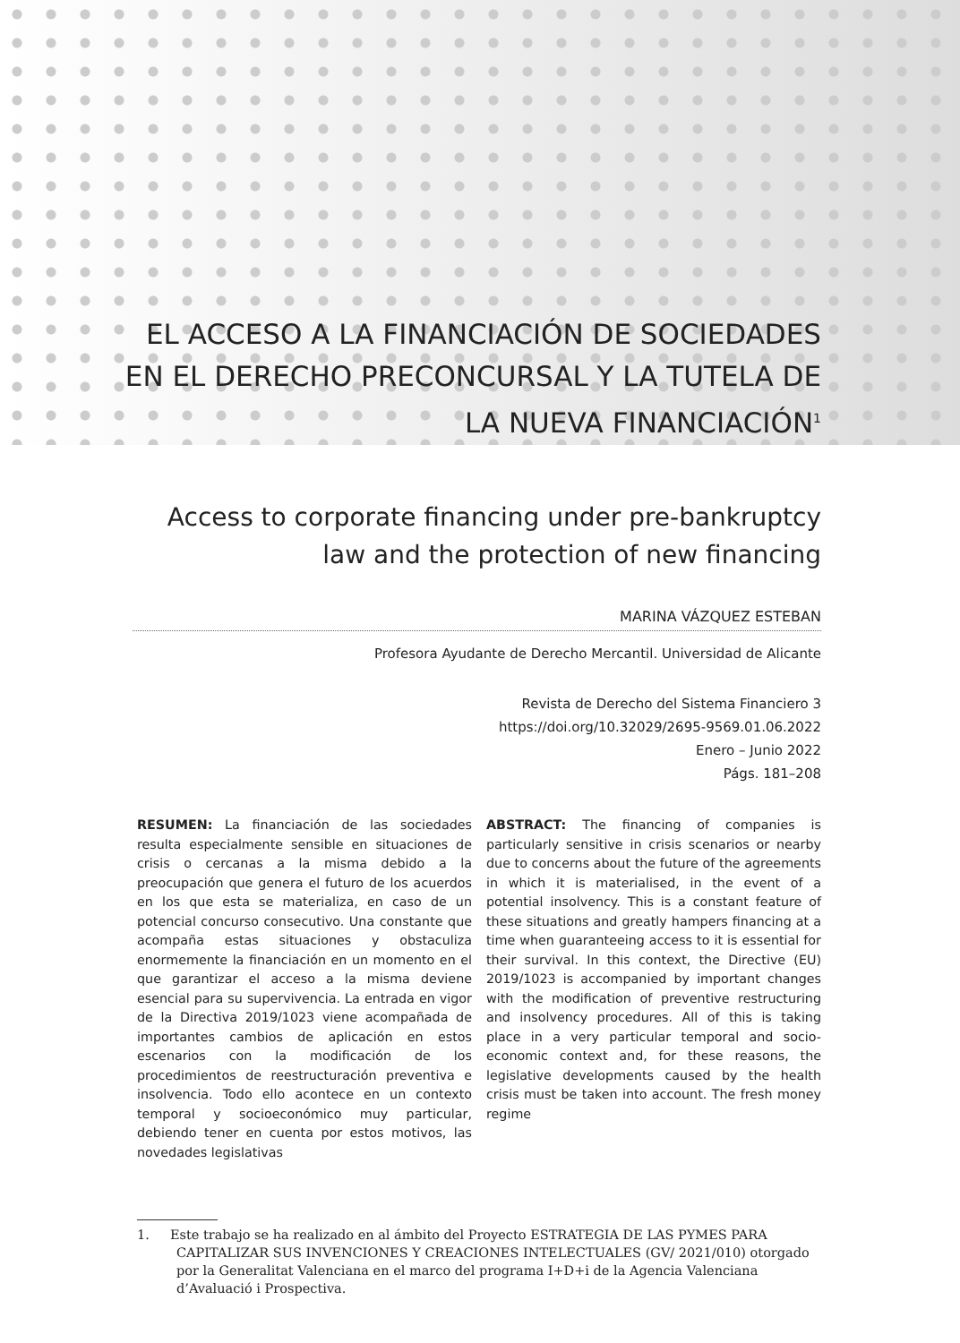EL ACCESO A LA FINANCIACIÓN DE SOCIEDADES
EN EL DERECHO PRECONCURSAL Y LA TUTELA DE
LA NUEVA FINANCIACIÓN<sup>1</sup>
Access to corporate financing under pre-bankruptcy
law and the protection of new financing
MARINA VÁZQUEZ ESTEBAN
Profesora Ayudante de Derecho Mercantil. Universidad de Alicante
Revista de Derecho del Sistema Financiero 3
https://doi.org/10.32029/2695-9569.01.06.2022
Enero – Junio 2022
Págs. 181–208
RESUMEN: La financiación de las sociedades resulta especialmente sensible en situaciones de crisis o cercanas a la misma debido a la preocupación que genera el futuro de los acuerdos en los que esta se materializa, en caso de un potencial concurso consecutivo. Una constante que acompaña estas situaciones y obstaculiza enormemente la financiación en un momento en el que garantizar el acceso a la misma deviene esencial para su supervivencia. La entrada en vigor de la Directiva 2019/1023 viene acompañada de importantes cambios de aplicación en estos escenarios con la modificación de los procedimientos de reestructuración preventiva e insolvencia. Todo ello acontece en un contexto temporal y socioeconómico muy particular, debiendo tener en cuenta por estos motivos, las novedades legislativas
ABSTRACT: The financing of companies is particularly sensitive in crisis scenarios or nearby due to concerns about the future of the agreements in which it is materialised, in the event of a potential insolvency. This is a constant feature of these situations and greatly hampers financing at a time when guaranteeing access to it is essential for their survival. In this context, the Directive (EU) 2019/1023 is accompanied by important changes with the modification of preventive restructuring and insolvency procedures. All of this is taking place in a very particular temporal and socio-economic context and, for these reasons, the legislative developments caused by the health crisis must be taken into account. The fresh money regime
1. Este trabajo se ha realizado en al ámbito del Proyecto ESTRATEGIA DE LAS PYMES PARA CAPITALIZAR SUS INVENCIONES Y CREACIONES INTELECTUALES (GV/ 2021/010) otorgado por la Generalitat Valenciana en el marco del programa I+D+i de la Agencia Valenciana d’Avaluació i Prospectiva.